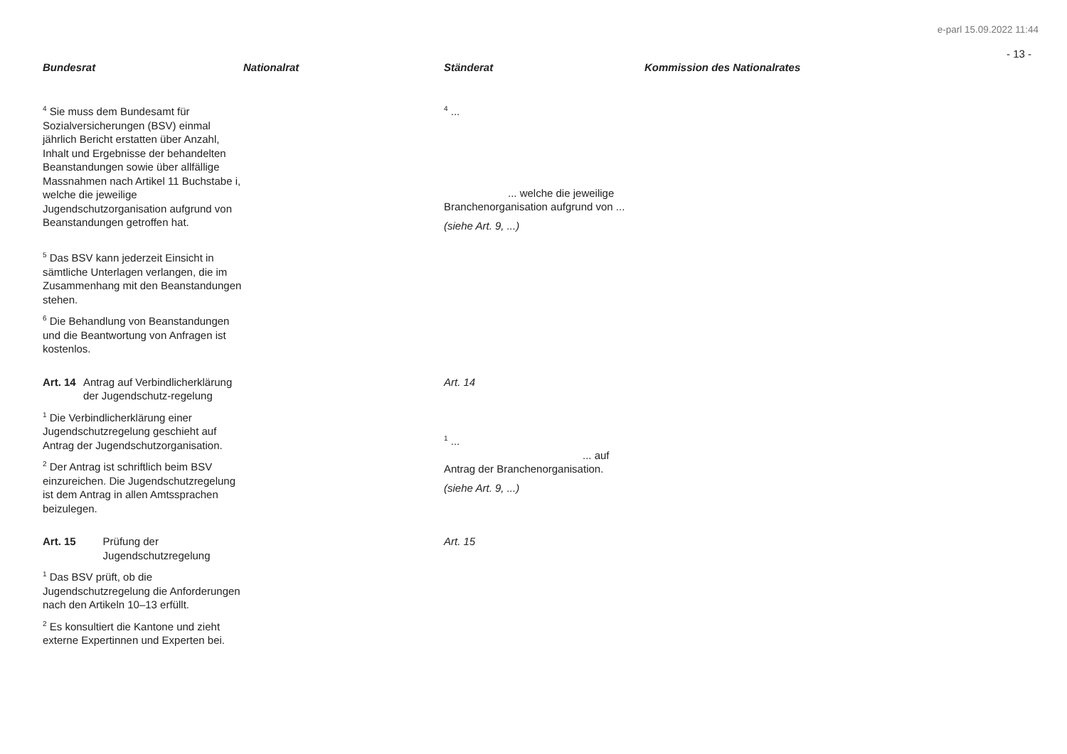e-parl 15.09.2022 11:44
- 13 -
| Bundesrat | Nationalrat | Ständerat | Kommission des Nationalrates |
| --- | --- | --- | --- |
| <sup>4</sup> Sie muss dem Bundesamt für Sozialversicherungen (BSV) einmal jährlich Bericht erstatten über Anzahl, Inhalt und Ergebnisse der behandelten Beanstandungen sowie über allfällige Massnahmen nach Artikel 11 Buchstabe i, welche die jeweilige Jugendschutzorganisation aufgrund von Beanstandungen getroffen hat. | | <sup>4</sup> ... ... welche die jeweilige Branchenorganisation aufgrund von ... (siehe Art. 9, ...) | |
| <sup>5</sup> Das BSV kann jederzeit Einsicht in sämtliche Unterlagen verlangen, die im Zusammenhang mit den Beanstandungen stehen. <sup>6</sup> Die Behandlung von Beanstandungen und die Beantwortung von Anfragen ist kostenlos. | | | |
| Art. 14 Antrag auf Verbindlicherklärung der Jugendschutz-regelung <sup>1</sup> Die Verbindlicherklärung einer Jugendschutzregelung geschieht auf Antrag der Jugendschutzorganisation. <sup>2</sup> Der Antrag ist schriftlich beim BSV einzureichen. Die Jugendschutzregelung ist dem Antrag in allen Amtssprachen beizulegen. | | Art. 14 <sup>1</sup> ... ... auf Antrag der Branchenorganisation. (siehe Art. 9, ...) | |
| Art. 15 Prüfung der Jugendschutzregelung <sup>1</sup> Das BSV prüft, ob die Jugendschutzregelung die Anforderungen nach den Artikeln 10–13 erfüllt. <sup>2</sup> Es konsultiert die Kantone und zieht externe Expertinnen und Experten bei. | | Art. 15 | |